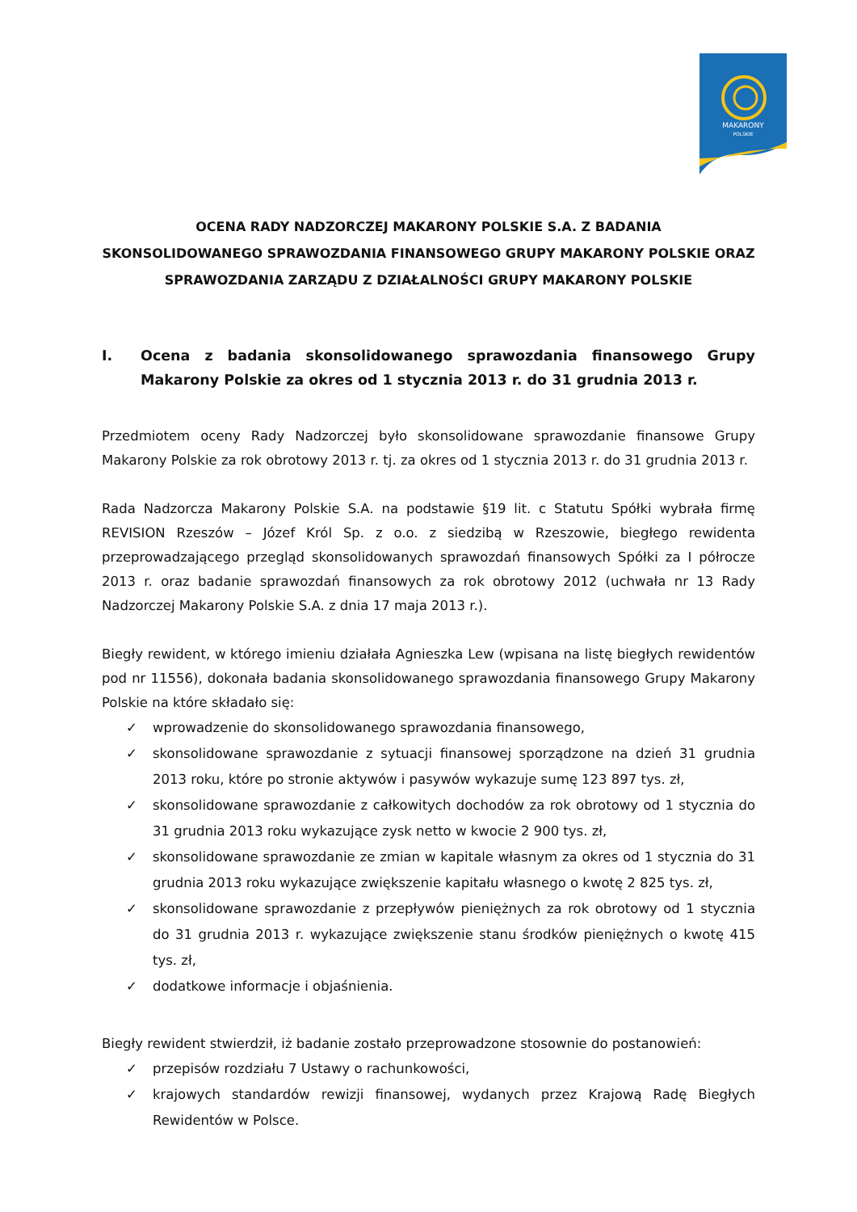MAKARONY
POLSKIE
OCENA RADY NADZORCZEJ MAKARONY POLSKIE S.A. Z BADANIA
SKONSOLIDOWANEGO SPRAWOZDANIA FINANSOWEGO GRUPY MAKARONY POLSKIE ORAZ
SPRAWOZDANIA ZARZĄDU Z DZIAŁALNOŚCI GRUPY MAKARONY POLSKIE
I. Ocena z badania skonsolidowanego sprawozdania finansowego Grupy Makarony Polskie za okres od 1 stycznia 2013 r. do 31 grudnia 2013 r.
Przedmiotem oceny Rady Nadzorczej było skonsolidowane sprawozdanie finansowe Grupy Makarony Polskie za rok obrotowy 2013 r. tj. za okres od 1 stycznia 2013 r. do 31 grudnia 2013 r.
Rada Nadzorcza Makarony Polskie S.A. na podstawie §19 lit. c Statutu Spółki wybrała firmę REVISION Rzeszów – Józef Król Sp. z o.o. z siedzibą w Rzeszowie, biegłego rewidenta przeprowadzającego przegląd skonsolidowanych sprawozdań finansowych Spółki za I półrocze 2013 r. oraz badanie sprawozdań finansowych za rok obrotowy 2012 (uchwała nr 13 Rady Nadzorczej Makarony Polskie S.A. z dnia 17 maja 2013 r.).
Biegły rewident, w którego imieniu działała Agnieszka Lew (wpisana na listę biegłych rewidentów pod nr 11556), dokonała badania skonsolidowanego sprawozdania finansowego Grupy Makarony Polskie na które składało się:
✓ wprowadzenie do skonsolidowanego sprawozdania finansowego,
✓ skonsolidowane sprawozdanie z sytuacji finansowej sporządzone na dzień 31 grudnia 2013 roku, które po stronie aktywów i pasywów wykazuje sumę 123 897 tys. zł,
✓ skonsolidowane sprawozdanie z całkowitych dochodów za rok obrotowy od 1 stycznia do 31 grudnia 2013 roku wykazujące zysk netto w kwocie 2 900 tys. zł,
✓ skonsolidowane sprawozdanie ze zmian w kapitale własnym za okres od 1 stycznia do 31 grudnia 2013 roku wykazujące zwiększenie kapitału własnego o kwotę 2 825 tys. zł,
✓ skonsolidowane sprawozdanie z przepływów pieniężnych za rok obrotowy od 1 stycznia do 31 grudnia 2013 r. wykazujące zwiększenie stanu środków pieniężnych o kwotę 415 tys. zł,
✓ dodatkowe informacje i objaśnienia.
Biegły rewident stwierdził, iż badanie zostało przeprowadzone stosownie do postanowień:
✓ przepisów rozdziału 7 Ustawy o rachunkowości,
✓ krajowych standardów rewizji finansowej, wydanych przez Krajową Radę Biegłych Rewidentów w Polsce.